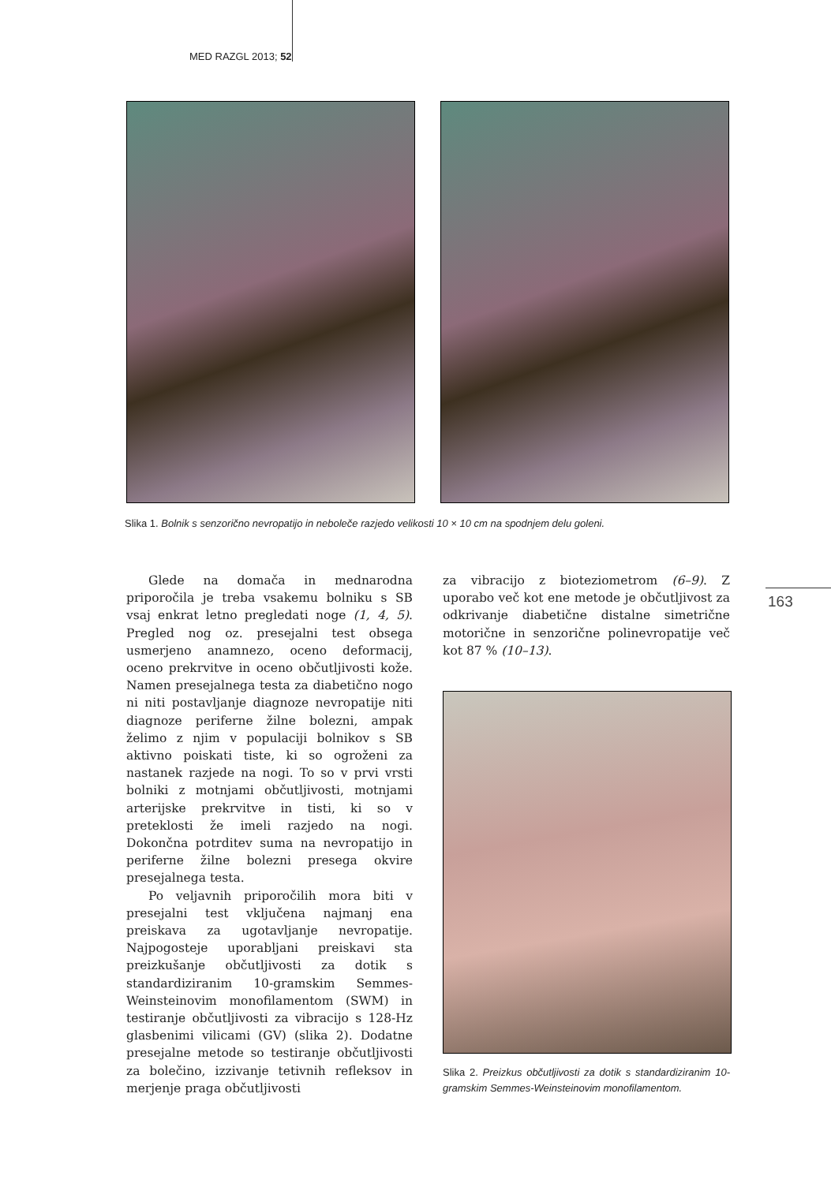MED RAZGL 2013; 52
Slika 1. Bolnik s senzorično nevropatijo in neboleče razjedo velikosti 10 × 10 cm na spodnjem delu goleni.
163
Glede na domača in mednarodna priporočila je treba vsakemu bolniku s SB vsaj enkrat letno pregledati noge (1, 4, 5). Pregled nog oz. presejalni test obsega usmerjeno anamnezo, oceno deformacij, oceno prekrvitve in oceno občutljivosti kože. Namen presejalnega testa za diabetično nogo ni niti postavljanje diagnoze nevropatije niti diagnoze periferne žilne bolezni, ampak želimo z njim v populaciji bolnikov s SB aktivno poiskati tiste, ki so ogroženi za nastanek razjede na nogi. To so v prvi vrsti bolniki z motnjami občutljivosti, motnjami arterijske prekrvitve in tisti, ki so v preteklosti že imeli razjedo na nogi. Dokončna potrditev suma na nevropatijo in periferne žilne bolezni presega okvire presejalnega testa.
Po veljavnih priporočilih mora biti v presejalni test vključena najmanj ena preiskava za ugotavljanje nevropatije. Najpogosteje uporabljani preiskavi sta preizkušanje občutljivosti za dotik s standardiziranim 10-gramskim Semmes-Weinsteinovim monofilamentom (SWM) in testiranje občutljivosti za vibracijo s 128-Hz glasbenimi vilicami (GV) (slika 2). Dodatne presejalne metode so testiranje občutljivosti za bolečino, izzivanje tetivnih refleksov in merjenje praga občutljivosti
za vibracijo z bioteziometrom (6–9). Z uporabo več kot ene metode je občutljivost za odkrivanje diabetične distalne simetrične motorične in senzorične polinevropatije več kot 87 % (10–13).
Slika 2. Preizkus občutljivosti za dotik s standardiziranim 10-gramskim Semmes-Weinsteinovim monofilamentom.